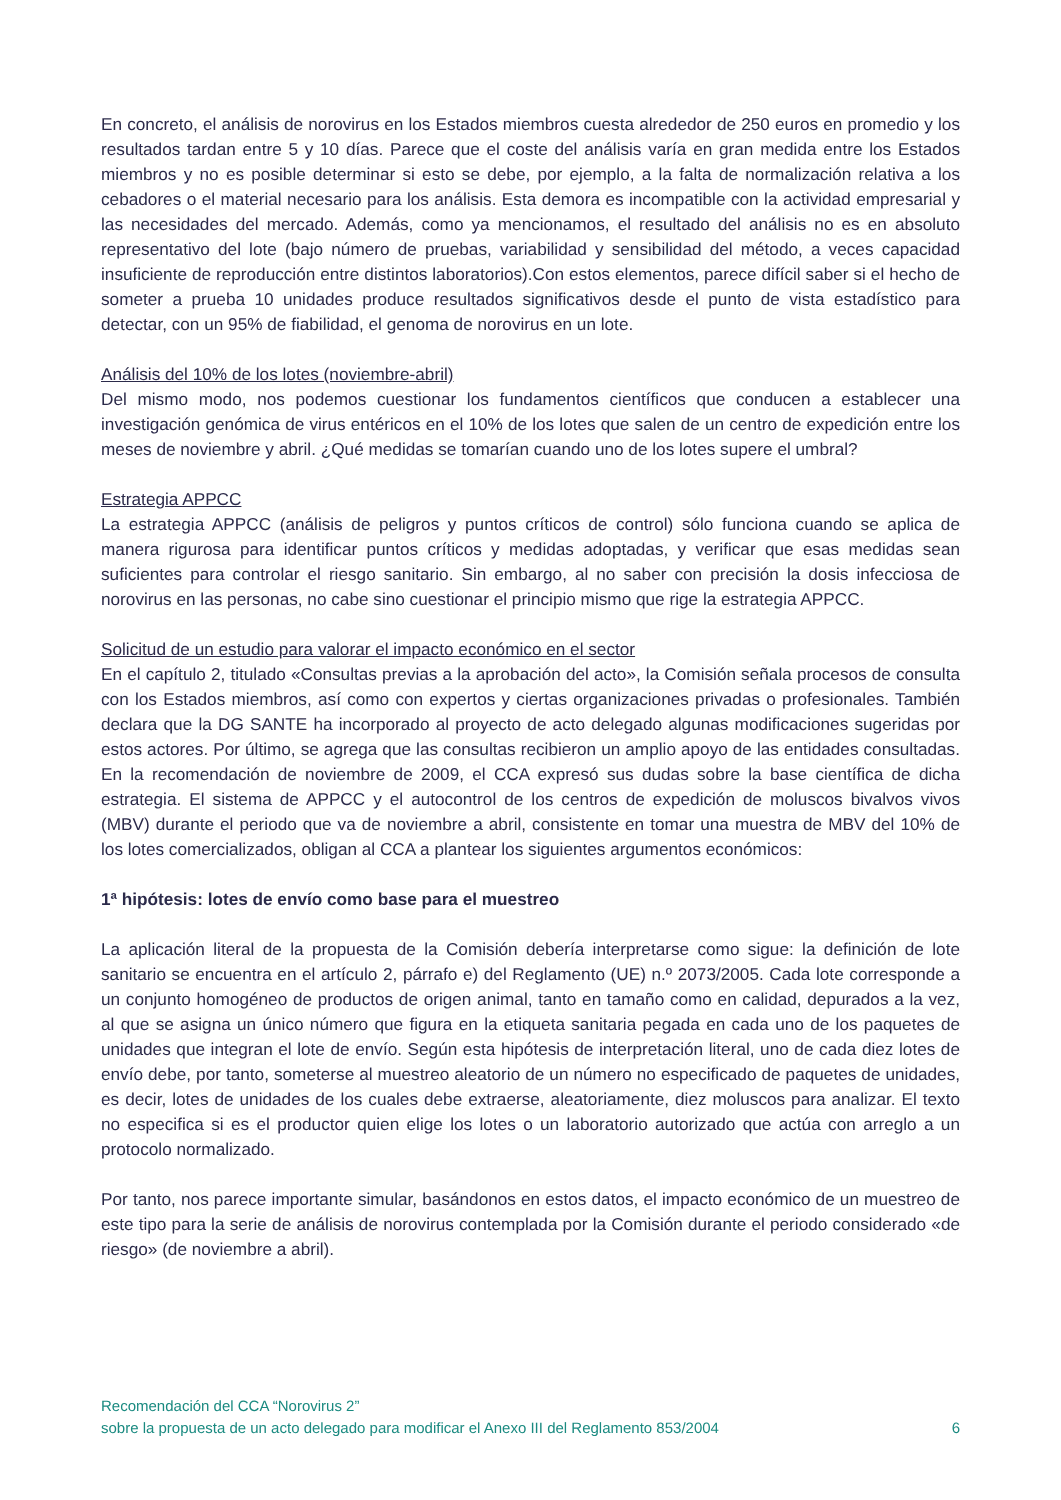En concreto, el análisis de norovirus en los Estados miembros cuesta alrededor de 250 euros en promedio y los resultados tardan entre 5 y 10 días. Parece que el coste del análisis varía en gran medida entre los Estados miembros y no es posible determinar si esto se debe, por ejemplo, a la falta de normalización relativa a los cebadores o el material necesario para los análisis. Esta demora es incompatible con la actividad empresarial y las necesidades del mercado. Además, como ya mencionamos, el resultado del análisis no es en absoluto representativo del lote (bajo número de pruebas, variabilidad y sensibilidad del método, a veces capacidad insuficiente de reproducción entre distintos laboratorios).Con estos elementos, parece difícil saber si el hecho de someter a prueba 10 unidades produce resultados significativos desde el punto de vista estadístico para detectar, con un 95% de fiabilidad, el genoma de norovirus en un lote.
Análisis del 10% de los lotes (noviembre-abril)
Del mismo modo, nos podemos cuestionar los fundamentos científicos que conducen a establecer una investigación genómica de virus entéricos en el 10% de los lotes que salen de un centro de expedición entre los meses de noviembre y abril. ¿Qué medidas se tomarían cuando uno de los lotes supere el umbral?
Estrategia APPCC
La estrategia APPCC (análisis de peligros y puntos críticos de control) sólo funciona cuando se aplica de manera rigurosa para identificar puntos críticos y medidas adoptadas, y verificar que esas medidas sean suficientes para controlar el riesgo sanitario. Sin embargo, al no saber con precisión la dosis infecciosa de norovirus en las personas, no cabe sino cuestionar el principio mismo que rige la estrategia APPCC.
Solicitud de un estudio para valorar el impacto económico en el sector
En el capítulo 2, titulado «Consultas previas a la aprobación del acto», la Comisión señala procesos de consulta con los Estados miembros, así como con expertos y ciertas organizaciones privadas o profesionales. También declara que la DG SANTE ha incorporado al proyecto de acto delegado algunas modificaciones sugeridas por estos actores. Por último, se agrega que las consultas recibieron un amplio apoyo de las entidades consultadas. En la recomendación de noviembre de 2009, el CCA expresó sus dudas sobre la base científica de dicha estrategia. El sistema de APPCC y el autocontrol de los centros de expedición de moluscos bivalvos vivos (MBV) durante el periodo que va de noviembre a abril, consistente en tomar una muestra de MBV del 10% de los lotes comercializados, obligan al CCA a plantear los siguientes argumentos económicos:
1ª hipótesis: lotes de envío como base para el muestreo
La aplicación literal de la propuesta de la Comisión debería interpretarse como sigue: la definición de lote sanitario se encuentra en el artículo 2, párrafo e) del Reglamento (UE) n.º 2073/2005. Cada lote corresponde a un conjunto homogéneo de productos de origen animal, tanto en tamaño como en calidad, depurados a la vez, al que se asigna un único número que figura en la etiqueta sanitaria pegada en cada uno de los paquetes de unidades que integran el lote de envío. Según esta hipótesis de interpretación literal, uno de cada diez lotes de envío debe, por tanto, someterse al muestreo aleatorio de un número no especificado de paquetes de unidades, es decir, lotes de unidades de los cuales debe extraerse, aleatoriamente, diez moluscos para analizar. El texto no especifica si es el productor quien elige los lotes o un laboratorio autorizado que actúa con arreglo a un protocolo normalizado.
Por tanto, nos parece importante simular, basándonos en estos datos, el impacto económico de un muestreo de este tipo para la serie de análisis de norovirus contemplada por la Comisión durante el periodo considerado «de riesgo» (de noviembre a abril).
Recomendación del CCA “Norovirus 2”
sobre la propuesta de un acto delegado para modificar el Anexo III del Reglamento 853/2004 6